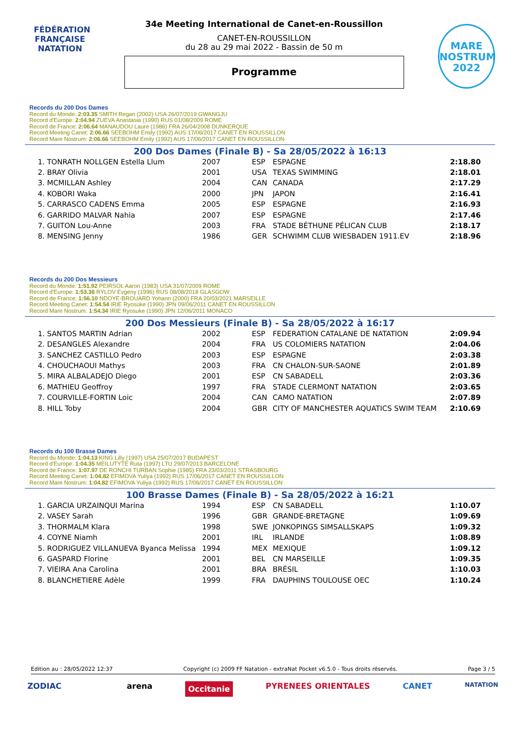FÉDÉRATION FRANÇAISE
NATATION
34e Meeting International de Canet-en-Roussillon
CANET-EN-ROUSSILLON
du 28 au 29 mai 2022 - Bassin de 50 m
Programme
MARE
NOSTRUM
2022
Records du 200 Dos Dames
Record du Monde: 2:03.35 SMITH Regan (2002) USA 26/07/2019 GWANGJU
Record d'Europe: 2:04.94 ZUEVA Anastasia (1990) RUS 01/08/2009 ROME
Record de France: 2:06.64 MANAUDOU Laure (1986) FRA 26/04/2008 DUNKERQUE
Record Meeting Canet: 2:06.66 SEEBOHM Emily (1992) AUS 17/06/2017 CANET EN ROUSSILLON
Record Mare Nostrum: 2:06.66 SEEBOHM Emily (1992) AUS 17/06/2017 CANET EN ROUSSILLON
200 Dos Dames (Finale B) - Sa 28/05/2022 à 16:13
| 1. TONRATH NOLLGEN Estella Llum | 2007 | ESP | ESPAGNE | 2:18.80 |
| 2. BRAY Olivia | 2001 | USA | TEXAS SWIMMING | 2:18.01 |
| 3. MCMILLAN Ashley | 2004 | CAN | CANADA | 2:17.29 |
| 4. KOBORI Waka | 2000 | JPN | JAPON | 2:16.41 |
| 5. CARRASCO CADENS Emma | 2005 | ESP | ESPAGNE | 2:16.93 |
| 6. GARRIDO MALVAR Nahia | 2007 | ESP | ESPAGNE | 2:17.46 |
| 7. GUITON Lou-Anne | 2003 | FRA | STADE BÉTHUNE PÉLICAN CLUB | 2:18.17 |
| 8. MENSING Jenny | 1986 | GER | SCHWIMM CLUB WIESBADEN 1911.EV | 2:18.96 |
Records du 200 Dos Messieurs
Record du Monde: 1:51.92 PEIRSOL Aaron (1983) USA 31/07/2009 ROME
Record d'Europe: 1:53.36 RYLOV Evgeny (1996) RUS 08/08/2018 GLASGOW
Record de France: 1:56.10 NDOYE-BROUARD Yohann (2000) FRA 20/03/2021 MARSEILLE
Record Meeting Canet: 1:54.54 IRIE Ryosuke (1990) JPN 09/06/2011 CANET EN ROUSSILLON
Record Mare Nostrum: 1:54.34 IRIE Ryosuke (1990) JPN 12/06/2011 MONACO
200 Dos Messieurs (Finale B) - Sa 28/05/2022 à 16:17
| 1. SANTOS MARTIN Adrian | 2002 | ESP | FEDERATION CATALANE DE NATATION | 2:09.94 |
| 2. DESANGLES Alexandre | 2004 | FRA | US COLOMIERS NATATION | 2:04.06 |
| 3. SANCHEZ CASTILLO Pedro | 2003 | ESP | ESPAGNE | 2:03.38 |
| 4. CHOUCHAOUI Mathys | 2003 | FRA | CN CHALON-SUR-SAONE | 2:01.89 |
| 5. MIRA ALBALADEJO Diego | 2001 | ESP | CN SABADELL | 2:03.36 |
| 6. MATHIEU Geoffroy | 1997 | FRA | STADE CLERMONT NATATION | 2:03.65 |
| 7. COURVILLE-FORTIN Loic | 2004 | CAN | CAMO NATATION | 2:07.89 |
| 8. HILL Toby | 2004 | GBR | CITY OF MANCHESTER AQUATICS SWIM TEAM | 2:10.69 |
Records du 100 Brasse Dames
Record du Monde: 1:04.13 KING Lilly (1997) USA 25/07/2017 BUDAPEST
Record d'Europe: 1:04.35 MEILUTYTE Ruta (1997) LTU 29/07/2013 BARCELONE
Record de France: 1:07.97 DE RONCHI TURBAN Sophie (1985) FRA 23/03/2011 STRASBOURG
Record Meeting Canet: 1:04.82 EFIMOVA Yuliya (1992) RUS 17/06/2017 CANET EN ROUSSILLON
Record Mare Nostrum: 1:04.82 EFIMOVA Yuliya (1992) RUS 17/06/2017 CANET EN ROUSSILLON
100 Brasse Dames (Finale B) - Sa 28/05/2022 à 16:21
| 1. GARCIA URZAINQUI Marina | 1994 | ESP | CN SABADELL | 1:10.07 |
| 2. VASEY Sarah | 1996 | GBR | GRANDE-BRETAGNE | 1:09.69 |
| 3. THORMALM Klara | 1998 | SWE | JONKOPINGS SIMSALLSKAPS | 1:09.32 |
| 4. COYNE Niamh | 2001 | IRL | IRLANDE | 1:08.89 |
| 5. RODRIGUEZ VILLANUEVA Byanca Melissa | 1994 | MEX | MEXIQUE | 1:09.12 |
| 6. GASPARD Florine | 2001 | BEL | CN MARSEILLE | 1:09.35 |
| 7. VIEIRA Ana Carolina | 2001 | BRA | BRÉSIL | 1:10.03 |
| 8. BLANCHETIERE Adèle | 1999 | FRA | DAUPHINS TOULOUSE OEC | 1:10.24 |
Edition au : 28/05/2022 12:37 Copyright (c) 2009 FF Natation - extraNat Pocket v6.5.0 - Tous droits réservés. Page 3 / 5
ZODIAC arena Occitanie PYRENEES ORIENTALES CANET NATATION